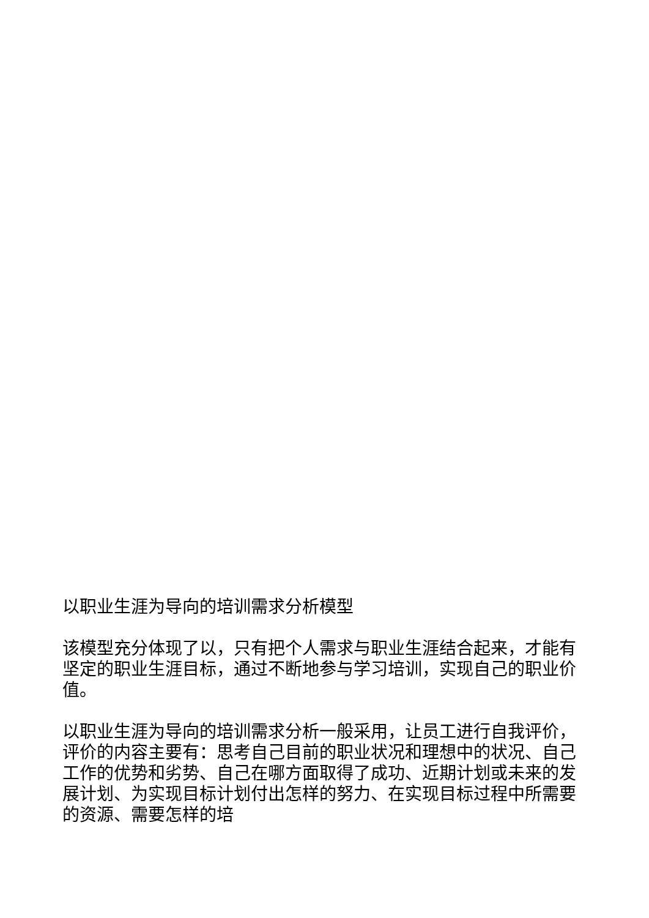以职业生涯为导向的培训需求分析模型
该模型充分体现了以，只有把个人需求与职业生涯结合起来，才能有坚定的职业生涯目标，通过不断地参与学习培训，实现自己的职业价值。
以职业生涯为导向的培训需求分析一般采用，让员工进行自我评价，评价的内容主要有：思考自己目前的职业状况和理想中的状况、自己工作的优势和劣势、自己在哪方面取得了成功、近期计划或未来的发展计划、为实现目标计划付出怎样的努力、在实现目标过程中所需要的资源、需要怎样的培